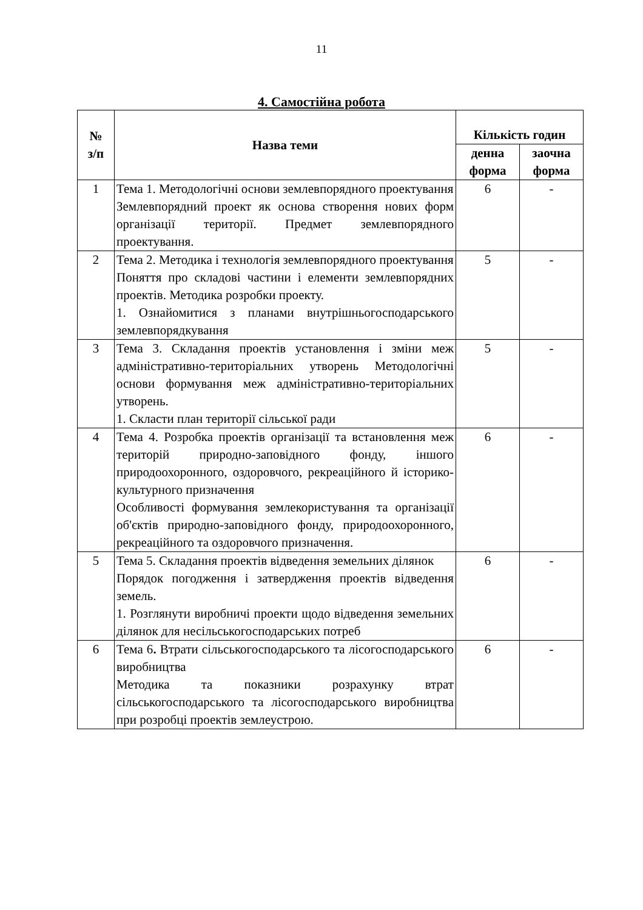11
4. Самостійна робота
| № з/п | Назва теми | Кількість годин | |
| --- | --- | --- | --- |
| | | денна форма | заочна форма |
| 1 | Тема 1. Методологічні основи землевпорядного проектування Землевпорядний проект як основа створення нових форм організації території. Предмет землевпорядного проектування. | 6 | - |
| 2 | Тема 2. Методика і технологія землевпорядного проектування Поняття про складові частини і елементи землевпорядних проектів. Методика розробки проекту. 1. Ознайомитися з планами внутрішньогосподарського землевпорядкування | 5 | - |
| 3 | Тема 3. Складання проектів установлення і зміни меж адміністративно-територіальних утворень Методологічні основи формування меж адміністративно-територіальних утворень. 1. Скласти план території сільської ради | 5 | - |
| 4 | Тема 4. Розробка проектів організації та встановлення меж територій природно-заповідного фонду, іншого природоохоронного, оздоровчого, рекреаційного й історико-культурного призначення Особливості формування землекористування та організації об'єктів природно-заповідного фонду, природоохоронного, рекреаційного та оздоровчого призначення. | 6 | - |
| 5 | Тема 5. Складання проектів відведення земельних ділянок Порядок погодження і затвердження проектів відведення земель. 1. Розглянути виробничі проекти щодо відведення земельних ділянок для несільськогосподарських потреб | 6 | - |
| 6 | Тема 6 . Втрати сільськогосподарського та лісогосподарського виробництва Методика та показники розрахунку втрат сільськогосподарського та лісогосподарського виробництва при розробці проектів землеустрою. | 6 | - |